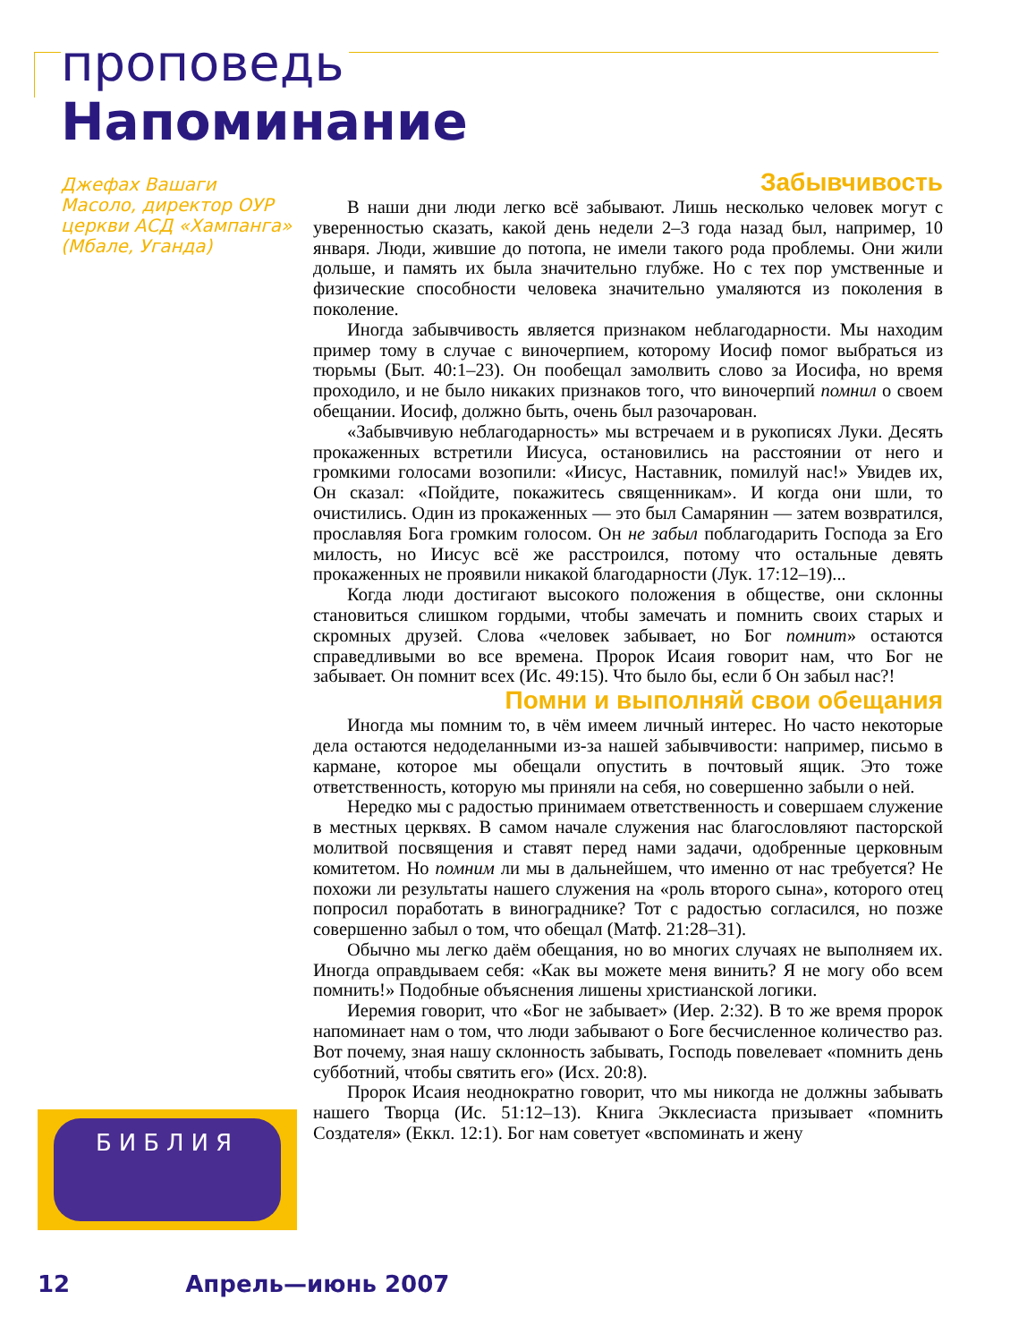проповедь
Напоминание
Джефах Вашаги Масоло, директор ОУР церкви АСД «Хампанга» (Мбале, Уганда)
Забывчивость
В наши дни люди легко всё забывают. Лишь несколько человек могут с уверенностью сказать, какой день недели 2–3 года назад был, например, 10 января. Люди, жившие до потопа, не имели такого рода проблемы. Они жили дольше, и память их была значительно глубже. Но с тех пор умственные и физические способности человека значительно умаляются из поколения в поколение.
Иногда забывчивость является признаком неблагодарности. Мы находим пример тому в случае с виночерпием, которому Иосиф помог выбраться из тюрьмы (Быт. 40:1–23). Он пообещал замолвить слово за Иосифа, но время проходило, и не было никаких признаков того, что виночерпий помнил о своем обещании. Иосиф, должно быть, очень был разочарован.
«Забывчивую неблагодарность» мы встречаем и в рукописях Луки. Десять прокаженных встретили Иисуса, остановились на расстоянии от него и громкими голосами возопили: «Иисус, Наставник, помилуй нас!» Увидев их, Он сказал: «Пойдите, покажитесь священникам». И когда они шли, то очистились. Один из прокаженных — это был Самарянин — затем возвратился, прославляя Бога громким голосом. Он не забыл поблагодарить Господа за Его милость, но Иисус всё же расстроился, потому что остальные девять прокаженных не проявили никакой благодарности (Лук. 17:12–19)...
Когда люди достигают высокого положения в обществе, они склонны становиться слишком гордыми, чтобы замечать и помнить своих старых и скромных друзей. Слова «человек забывает, но Бог помнит» остаются справедливыми во все времена. Пророк Исаия говорит нам, что Бог не забывает. Он помнит всех (Ис. 49:15). Что было бы, если б Он забыл нас?!
Помни и выполняй свои обещания
Иногда мы помним то, в чём имеем личный интерес. Но часто некоторые дела остаются недоделанными из-за нашей забывчивости: например, письмо в кармане, которое мы обещали опустить в почтовый ящик. Это тоже ответственность, которую мы приняли на себя, но совершенно забыли о ней.
Нередко мы с радостью принимаем ответственность и совершаем служение в местных церквях. В самом начале служения нас благословляют пасторской молитвой посвящения и ставят перед нами задачи, одобренные церковным комитетом. Но помним ли мы в дальнейшем, что именно от нас требуется? Не похожи ли результаты нашего служения на «роль второго сына», которого отец попросил поработать в винограднике? Тот с радостью согласился, но позже совершенно забыл о том, что обещал (Матф. 21:28–31).
Обычно мы легко даём обещания, но во многих случаях не выполняем их. Иногда оправдываем себя: «Как вы можете меня винить? Я не могу обо всем помнить!» Подобные объяснения лишены христианской логики.
Иеремия говорит, что «Бог не забывает» (Иер. 2:32). В то же время пророк напоминает нам о том, что люди забывают о Боге бесчисленное количество раз. Вот почему, зная нашу склонность забывать, Господь повелевает «помнить день субботний, чтобы святить его» (Исх. 20:8).
Пророк Исаия неоднократно говорит, что мы никогда не должны забывать нашего Творца (Ис. 51:12–13). Книга Экклесиаста призывает «помнить Создателя» (Еккл. 12:1). Бог нам советует «вспоминать и жену
БИБЛИЯ
12 Апрель—июнь 2007